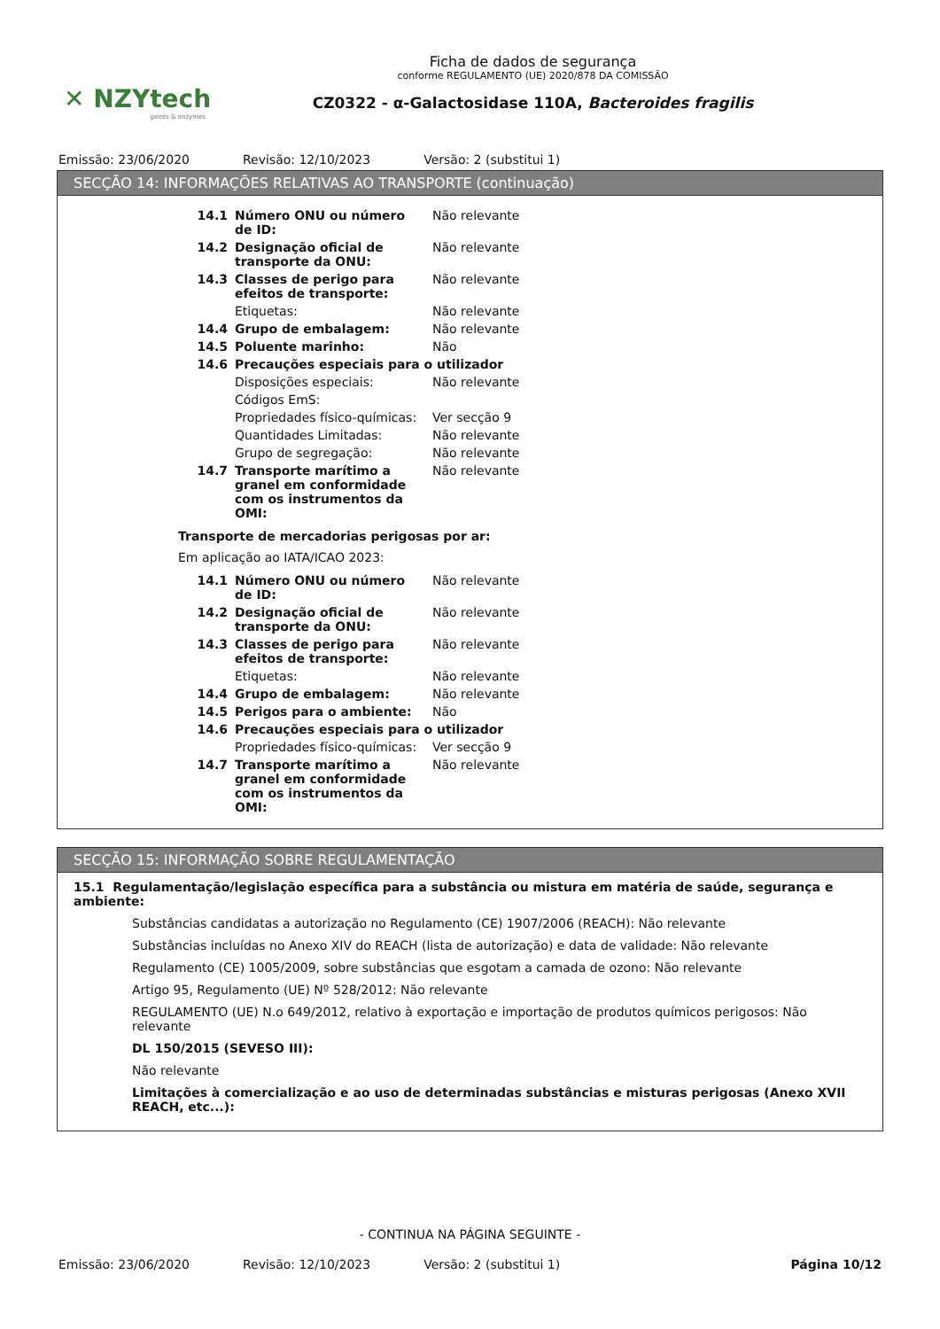✕ NZYtech
genes & enzymes
Ficha de dados de segurança
conforme REGULAMENTO (UE) 2020/878 DA COMISSÃO
CZ0322 - α-Galactosidase 110A, Bacteroides fragilis
Emissão: 23/06/2020 Revisão: 12/10/2023 Versão: 2 (substitui 1)
SECÇÃO 14: INFORMAÇÕES RELATIVAS AO TRANSPORTE (continuação)
| 14.1 | Número ONU ou número de ID: | Não relevante |
| 14.2 | Designação oficial de transporte da ONU: | Não relevante |
| 14.3 | Classes de perigo para efeitos de transporte: | Não relevante |
| | Etiquetas: | Não relevante |
| 14.4 | Grupo de embalagem: | Não relevante |
| 14.5 | Poluente marinho: | Não |
| 14.6 | Precauções especiais para o utilizador | |
| | Disposições especiais: | Não relevante |
| | Códigos EmS: | |
| | Propriedades físico-químicas: | Ver secção 9 |
| | Quantidades Limitadas: | Não relevante |
| | Grupo de segregação: | Não relevante |
| 14.7 | Transporte marítimo a granel em conformidade com os instrumentos da OMI: | Não relevante |
Transporte de mercadorias perigosas por ar:
Em aplicação ao IATA/ICAO 2023:
| 14.1 | Número ONU ou número de ID: | Não relevante |
| 14.2 | Designação oficial de transporte da ONU: | Não relevante |
| 14.3 | Classes de perigo para efeitos de transporte: | Não relevante |
| | Etiquetas: | Não relevante |
| 14.4 | Grupo de embalagem: | Não relevante |
| 14.5 | Perigos para o ambiente: | Não |
| 14.6 | Precauções especiais para o utilizador | |
| | Propriedades físico-químicas: | Ver secção 9 |
| 14.7 | Transporte marítimo a granel em conformidade com os instrumentos da OMI: | Não relevante |
SECÇÃO 15: INFORMAÇÃO SOBRE REGULAMENTAÇÃO
15.1 Regulamentação/legislação específica para a substância ou mistura em matéria de saúde, segurança e ambiente:
Substâncias candidatas a autorização no Regulamento (CE) 1907/2006 (REACH): Não relevante
Substâncias incluídas no Anexo XIV do REACH (lista de autorização) e data de validade: Não relevante
Regulamento (CE) 1005/2009, sobre substâncias que esgotam a camada de ozono: Não relevante
Artigo 95, Regulamento (UE) Nº 528/2012: Não relevante
REGULAMENTO (UE) N.o 649/2012, relativo à exportação e importação de produtos químicos perigosos: Não relevante
DL 150/2015 (SEVESO III):
Não relevante
Limitações à comercialização e ao uso de determinadas substâncias e misturas perigosas (Anexo XVII REACH, etc...):
- CONTINUA NA PÁGINA SEGUINTE -
Emissão: 23/06/2020 Revisão: 12/10/2023 Versão: 2 (substitui 1) Página 10/12